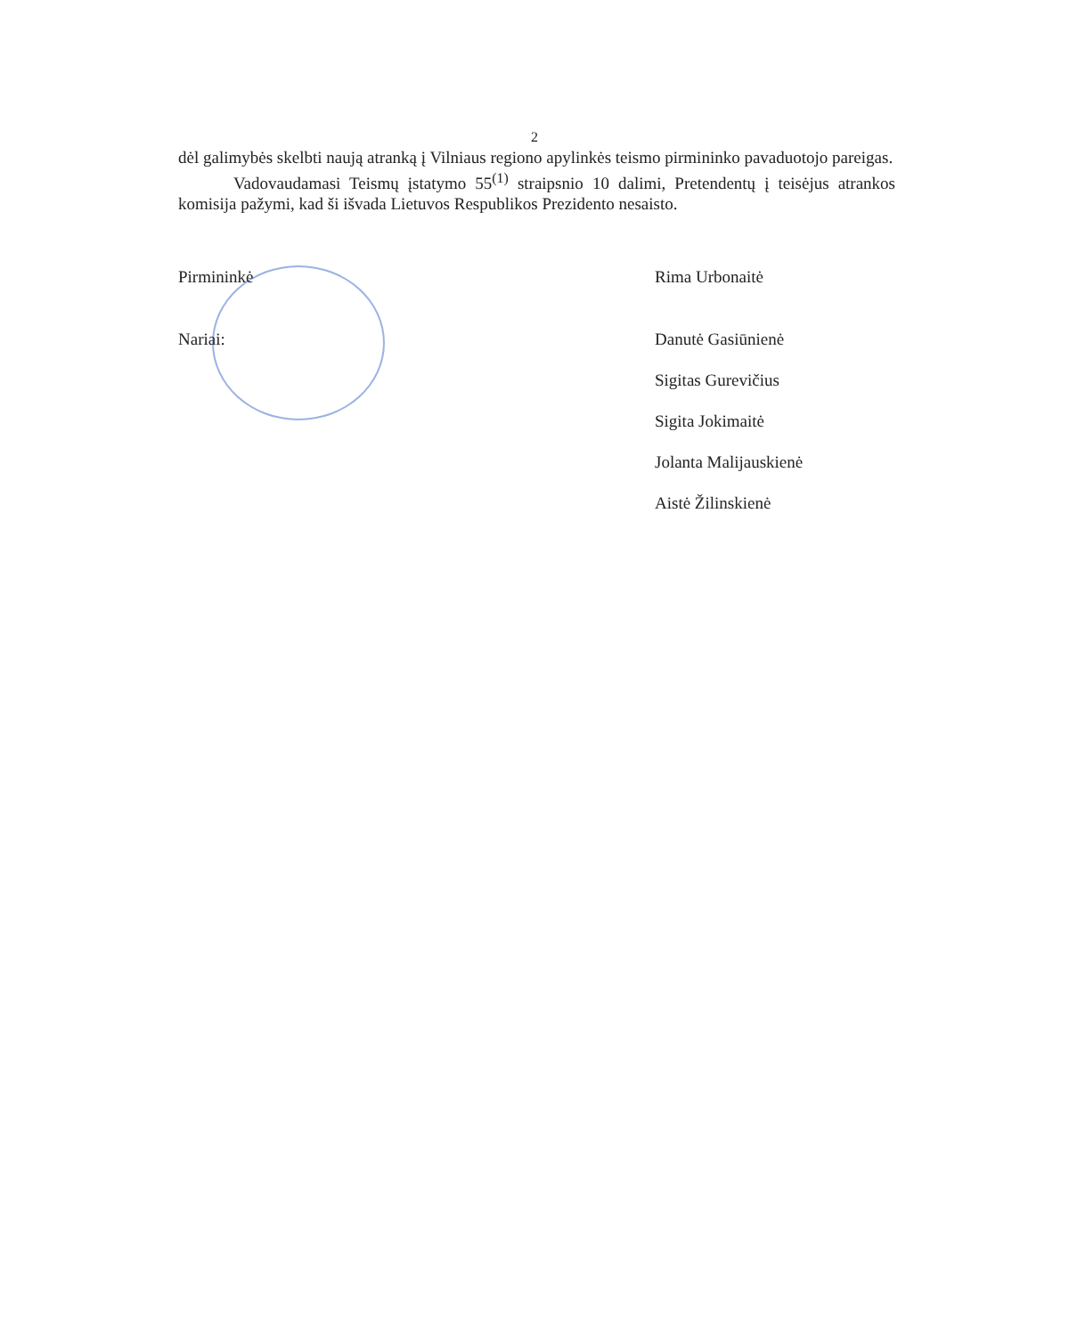2
dėl galimybės skelbti naują atranką į Vilniaus regiono apylinkės teismo pirmininko pavaduotojo pareigas.
Vadovaudamasi Teismų įstatymo 55<sup>(1)</sup> straipsnio 10 dalimi, Pretendentų į teisėjus atrankos komisija pažymi, kad ši išvada Lietuvos Respublikos Prezidento nesaisto.
Pirmininkė Rima Urbonaitė
Nariai: Danutė Gasiūnienė
Sigitas Gurevičius
Sigita Jokimaitė
Jolanta Malijauskienė
Aistė Žilinskienė